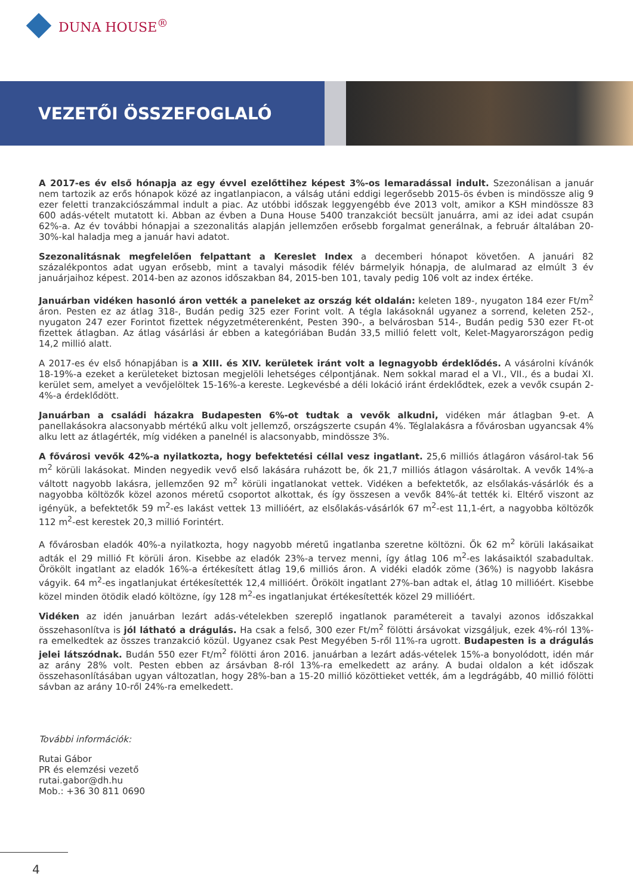DUNA HOUSE<sup>®</sup>
VEZETŐI ÖSSZEFOGLALÓ
A 2017-es év első hónapja az egy évvel ezelőttihez képest 3%-os lemaradással indult. Szezonálisan a január nem tartozik az erős hónapok közé az ingatlanpiacon, a válság utáni eddigi legerősebb 2015-ös évben is mindössze alig 9 ezer feletti tranzakciószámmal indult a piac. Az utóbbi időszak leggyengébb éve 2013 volt, amikor a KSH mindössze 83 600 adás-vételt mutatott ki. Abban az évben a Duna House 5400 tranzakciót becsült januárra, ami az idei adat csupán 62%-a. Az év további hónapjai a szezonalitás alapján jellemzően erősebb forgalmat generálnak, a február általában 20-30%-kal haladja meg a január havi adatot.
Szezonalitásnak megfelelően felpattant a Kereslet Index a decemberi hónapot követően. A januári 82 százalékpontos adat ugyan erősebb, mint a tavalyi második félév bármelyik hónapja, de alulmarad az elmúlt 3 év januárjaihoz képest. 2014-ben az azonos időszakban 84, 2015-ben 101, tavaly pedig 106 volt az index értéke.
Januárban vidéken hasonló áron vették a paneleket az ország két oldalán: keleten 189-, nyugaton 184 ezer Ft/m<sup>2</sup> áron. Pesten ez az átlag 318-, Budán pedig 325 ezer Forint volt. A tégla lakásoknál ugyanez a sorrend, keleten 252-, nyugaton 247 ezer Forintot fizettek négyzetméterenként, Pesten 390-, a belvárosban 514-, Budán pedig 530 ezer Ft-ot fizettek átlagban. Az átlag vásárlási ár ebben a kategóriában Budán 33,5 millió felett volt, Kelet-Magyarországon pedig 14,2 millió alatt.
A 2017-es év első hónapjában is a XIII. és XIV. kerületek iránt volt a legnagyobb érdeklődés. A vásárolni kívánók 18-19%-a ezeket a kerületeket biztosan megjelöli lehetséges célpontjának. Nem sokkal marad el a VI., VII., és a budai XI. kerület sem, amelyet a vevőjelöltek 15-16%-a kereste. Legkevésbé a déli lokáció iránt érdeklődtek, ezek a vevők csupán 2-4%-a érdeklődött.
Januárban a családi házakra Budapesten 6%-ot tudtak a vevők alkudni, vidéken már átlagban 9-et. A panellakásokra alacsonyabb mértékű alku volt jellemző, országszerte csupán 4%. Téglalakásra a fővárosban ugyancsak 4% alku lett az átlagérték, míg vidéken a panelnél is alacsonyabb, mindössze 3%.
A fővárosi vevők 42%-a nyilatkozta, hogy befektetési céllal vesz ingatlant. 25,6 milliós átlagáron vásárol-tak 56 m<sup>2</sup> körüli lakásokat. Minden negyedik vevő első lakására ruházott be, ők 21,7 milliós átlagon vásároltak. A vevők 14%-a váltott nagyobb lakásra, jellemzően 92 m<sup>2</sup> körüli ingatlanokat vettek. Vidéken a befektetők, az elsőlakás-vásárlók és a nagyobba költözők közel azonos méretű csoportot alkottak, és így összesen a vevők 84%-át tették ki. Eltérő viszont az igényük, a befektetők 59 m<sup>2</sup>-es lakást vettek 13 millióért, az elsőlakás-vásárlók 67 m<sup>2</sup>-est 11,1-ért, a nagyobba költözők 112 m<sup>2</sup>-est kerestek 20,3 millió Forintért.
A fővárosban eladók 40%-a nyilatkozta, hogy nagyobb méretű ingatlanba szeretne költözni. Ők 62 m<sup>2</sup> körüli lakásaikat adták el 29 millió Ft körüli áron. Kisebbe az eladók 23%-a tervez menni, így átlag 106 m<sup>2</sup>-es lakásaiktól szabadultak. Örökölt ingatlant az eladók 16%-a értékesített átlag 19,6 milliós áron. A vidéki eladók zöme (36%) is nagyobb lakásra vágyik. 64 m<sup>2</sup>-es ingatlanjukat értékesítették 12,4 millióért. Örökölt ingatlant 27%-ban adtak el, átlag 10 millióért. Kisebbe közel minden ötödik eladó költözne, így 128 m<sup>2</sup>-es ingatlanjukat értékesítették közel 29 millióért.
Vidéken az idén januárban lezárt adás-vételekben szereplő ingatlanok paramétereit a tavalyi azonos időszakkal összehasonlítva is jól látható a drágulás. Ha csak a felső, 300 ezer Ft/m<sup>2</sup> fölötti ársávokat vizsgáljuk, ezek 4%-ról 13%-ra emelkedtek az összes tranzakció közül. Ugyanez csak Pest Megyében 5-ről 11%-ra ugrott. Budapesten is a drágulás jelei látszódnak. Budán 550 ezer Ft/m<sup>2</sup> fölötti áron 2016. januárban a lezárt adás-vételek 15%-a bonyolódott, idén már az arány 28% volt. Pesten ebben az ársávban 8-ról 13%-ra emelkedett az arány. A budai oldalon a két időszak összehasonlításában ugyan változatlan, hogy 28%-ban a 15-20 millió közöttieket vették, ám a legdrágább, 40 millió fölötti sávban az arány 10-ről 24%-ra emelkedett.
További információk:
Rutai Gábor
PR és elemzési vezető
rutai.gabor@dh.hu
Mob.: +36 30 811 0690
4